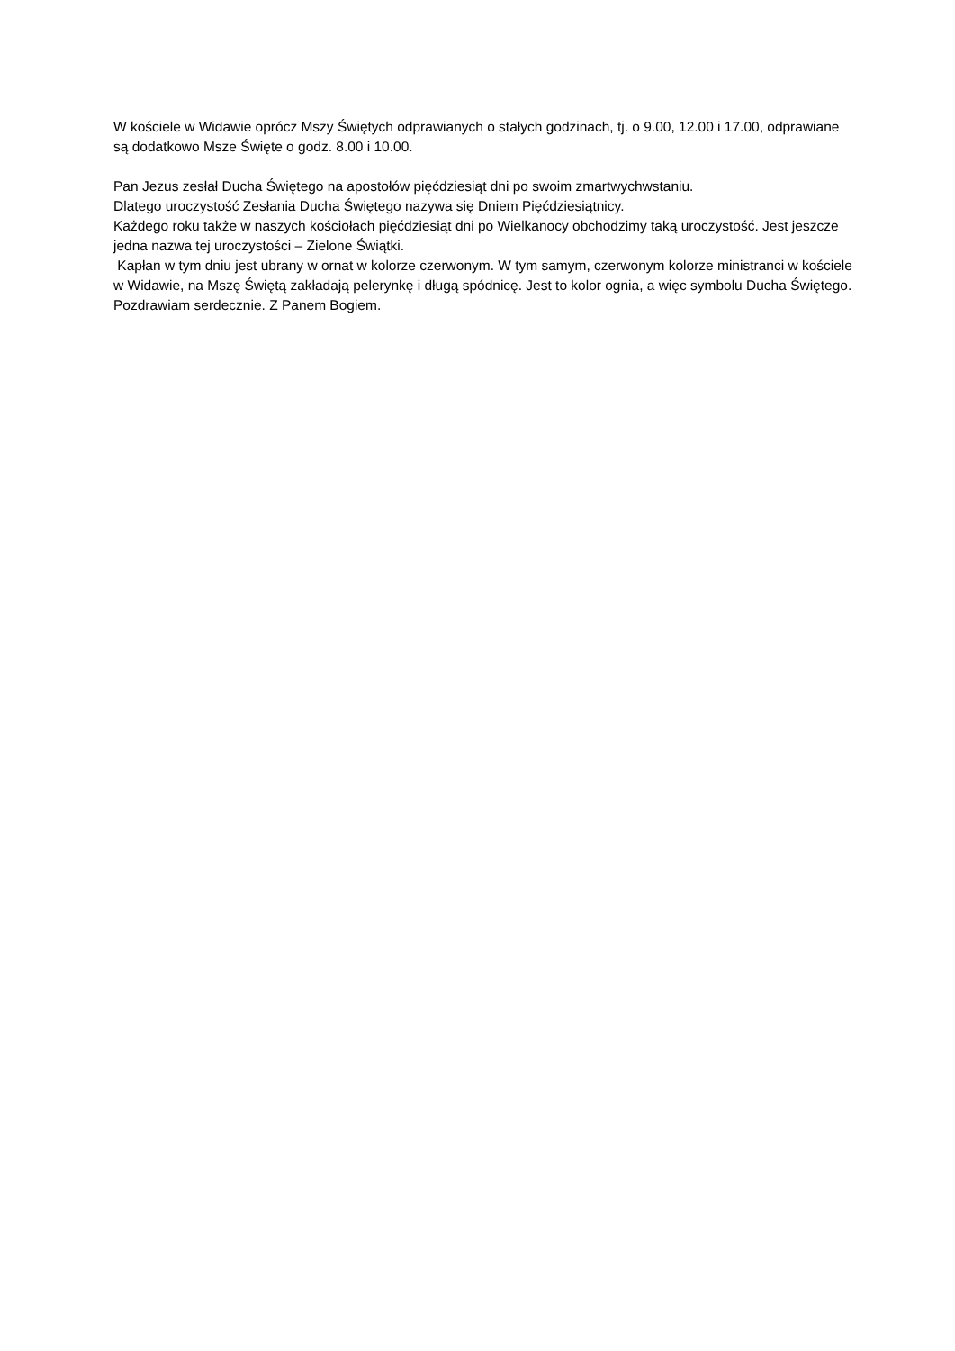W kościele w Widawie oprócz Mszy Świętych odprawianych o stałych godzinach, tj. o 9.00, 12.00 i 17.00, odprawiane są dodatkowo Msze Święte o godz. 8.00 i 10.00.
Pan Jezus zesłał Ducha Świętego na apostołów pięćdziesiąt dni po swoim zmartwychwstaniu.
Dlatego uroczystość Zesłania Ducha Świętego nazywa się Dniem Pięćdziesiątnicy.
Każdego roku także w naszych kościołach pięćdziesiąt dni po Wielkanocy obchodzimy taką uroczystość. Jest jeszcze jedna nazwa tej uroczystości – Zielone Świątki.
Kapłan w tym dniu jest ubrany w ornat w kolorze czerwonym. W tym samym, czerwonym kolorze ministranci w kościele w Widawie, na Mszę Świętą zakładają pelerynkę i długą spódnicę. Jest to kolor ognia, a więc symbolu Ducha Świętego.
Pozdrawiam serdecznie. Z Panem Bogiem.